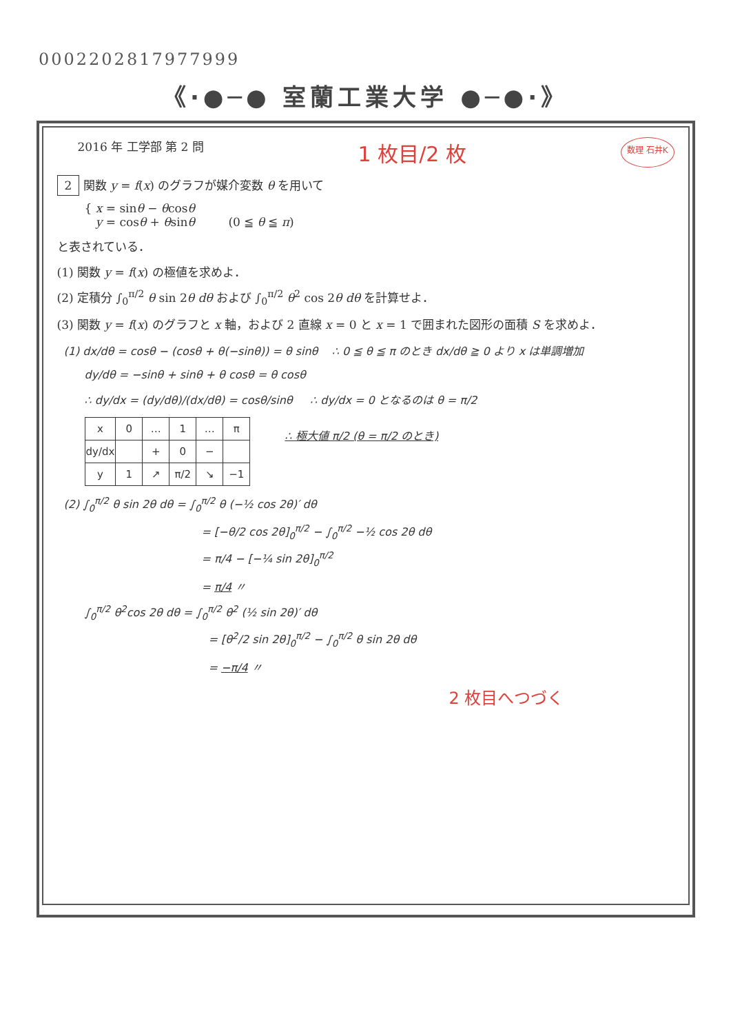0002202817977999
《·●─● 室蘭工業大学 ●─●·》
2016 年 工学部 第 2 問 1 枚目/2 枚 数理 石井K
2 関数 y = f(x) のグラフが媒介変数 θ を用いて
{ x = sinθ − θcosθ
y = cosθ + θsinθ (0 ≦ θ ≦ π)
と表されている．
(1) 関数 y = f(x) の極値を求めよ．
(2) 定積分 ∫<sub>0</sub><sup>π/2</sup> θ sin 2θ dθ および ∫<sub>0</sub><sup>π/2</sup> θ<sup>2</sup> cos 2θ dθ を計算せよ．
(3) 関数 y = f(x) のグラフと x 軸，および 2 直線 x = 0 と x = 1 で囲まれた図形の面積 S を求めよ．
(1) dx/dθ = cosθ − (cosθ + θ(−sinθ)) = θ sinθ ∴ 0 ≦ θ ≦ π のとき dx/dθ ≧ 0 より x は単調増加
dy/dθ = −sinθ + sinθ + θ cosθ = θ cosθ
∴ dy/dx = (dy/dθ)/(dx/dθ) = cosθ/sinθ ∴ dy/dx = 0 となるのは θ = π/2
| x | 0 | … | 1 | … | π |
| dy/dx | | + | 0 | − | |
| y | 1 | ↗ | π/2 | ↘ | −1 |
∴ 極大値 π/2 (θ = π/2 のとき)
(2) ∫<sub>0</sub><sup>π/2</sup> θ sin 2θ dθ = ∫<sub>0</sub><sup>π/2</sup> θ (−½ cos 2θ)′ dθ
= [−θ/2 cos 2θ]<sub>0</sub><sup>π/2</sup> − ∫<sub>0</sub><sup>π/2</sup> −½ cos 2θ dθ
= π/4 − [−¼ sin 2θ]<sub>0</sub><sup>π/2</sup>
= π/4 〃
∫<sub>0</sub><sup>π/2</sup> θ<sup>2</sup>cos 2θ dθ = ∫<sub>0</sub><sup>π/2</sup> θ<sup>2</sup> (½ sin 2θ)′ dθ
= [θ<sup>2</sup>/2 sin 2θ]<sub>0</sub><sup>π/2</sup> − ∫<sub>0</sub><sup>π/2</sup> θ sin 2θ dθ
= −π/4 〃
2 枚目へつづく